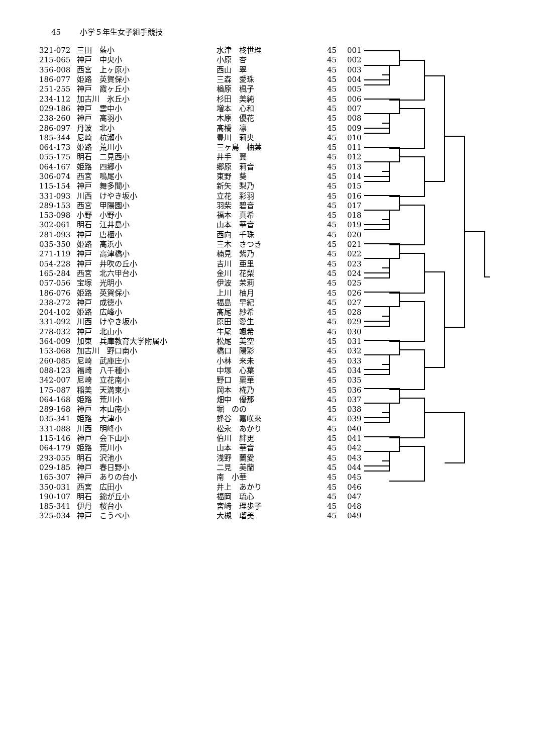45 小学５年生女子組手競技
| 321-072 | 三田 藍小 | 水津 柊世理 | 45 | 001 |
| 215-065 | 神戸 中央小 | 小原 杏 | 45 | 002 |
| 356-008 | 西宮 上ヶ原小 | 西山 翠 | 45 | 003 |
| 186-077 | 姫路 英賀保小 | 三森 愛珠 | 45 | 004 |
| 251-255 | 神戸 霞ヶ丘小 | 楢原 楓子 | 45 | 005 |
| 234-112 | 加古川 氷丘小 | 杉田 美純 | 45 | 006 |
| 029-186 | 神戸 雲中小 | 増本 心和 | 45 | 007 |
| 238-260 | 神戸 高羽小 | 木原 優花 | 45 | 008 |
| 286-097 | 丹波 北小 | 髙橋 凛 | 45 | 009 |
| 185-344 | 尼崎 杭瀬小 | 豊川 莉央 | 45 | 010 |
| 064-173 | 姫路 荒川小 | 三ヶ島 柚葉 | 45 | 011 |
| 055-175 | 明石 二見西小 | 井手 翼 | 45 | 012 |
| 064-167 | 姫路 四郷小 | 郷原 莉音 | 45 | 013 |
| 306-074 | 西宮 鳴尾小 | 東野 葵 | 45 | 014 |
| 115-154 | 神戸 舞多聞小 | 新矢 梨乃 | 45 | 015 |
| 331-093 | 川西 けやき坂小 | 立花 彩羽 | 45 | 016 |
| 289-153 | 西宮 甲陽園小 | 羽柴 碧音 | 45 | 017 |
| 153-098 | 小野 小野小 | 福本 真希 | 45 | 018 |
| 302-061 | 明石 江井島小 | 山本 華音 | 45 | 019 |
| 281-093 | 神戸 唐櫃小 | 西向 千珠 | 45 | 020 |
| 035-350 | 姫路 高浜小 | 三木 さつき | 45 | 021 |
| 271-119 | 神戸 高津橋小 | 楠見 紫乃 | 45 | 022 |
| 054-228 | 神戸 井吹の丘小 | 吉川 亜里 | 45 | 023 |
| 165-284 | 西宮 北六甲台小 | 金川 花梨 | 45 | 024 |
| 057-056 | 宝塚 光明小 | 伊波 茉莉 | 45 | 025 |
| 186-076 | 姫路 英賀保小 | 上川 柚月 | 45 | 026 |
| 238-272 | 神戸 成徳小 | 福島 早紀 | 45 | 027 |
| 204-102 | 姫路 広峰小 | 髙尾 紗希 | 45 | 028 |
| 331-092 | 川西 けやき坂小 | 原田 愛生 | 45 | 029 |
| 278-032 | 神戸 北山小 | 牛尾 颯希 | 45 | 030 |
| 364-009 | 加東 兵庫教育大学附属小 | 松尾 美空 | 45 | 031 |
| 153-068 | 加古川 野口南小 | 橋口 陽彩 | 45 | 032 |
| 260-085 | 尼崎 武庫庄小 | 小林 来未 | 45 | 033 |
| 088-123 | 福崎 八千種小 | 中塚 心葉 | 45 | 034 |
| 342-007 | 尼崎 立花南小 | 野口 稟華 | 45 | 035 |
| 175-087 | 稲美 天満東小 | 岡本 椛乃 | 45 | 036 |
| 064-168 | 姫路 荒川小 | 畑中 優那 | 45 | 037 |
| 289-168 | 神戸 本山南小 | 堀 のの | 45 | 038 |
| 035-341 | 姫路 大津小 | 蜂谷 嘉咲來 | 45 | 039 |
| 331-088 | 川西 明峰小 | 松永 あかり | 45 | 040 |
| 115-146 | 神戸 会下山小 | 伯川 絆更 | 45 | 041 |
| 064-179 | 姫路 荒川小 | 山本 華音 | 45 | 042 |
| 293-055 | 明石 沢池小 | 浅野 蘭愛 | 45 | 043 |
| 029-185 | 神戸 春日野小 | 二見 美蘭 | 45 | 044 |
| 165-307 | 神戸 ありの台小 | 南 小華 | 45 | 045 |
| 350-031 | 西宮 広田小 | 井上 あかり | 45 | 046 |
| 190-107 | 明石 錦が丘小 | 福岡 琉心 | 45 | 047 |
| 185-341 | 伊丹 桜台小 | 宮﨑 理歩子 | 45 | 048 |
| 325-034 | 神戸 こうべ小 | 大槻 瑠美 | 45 | 049 |